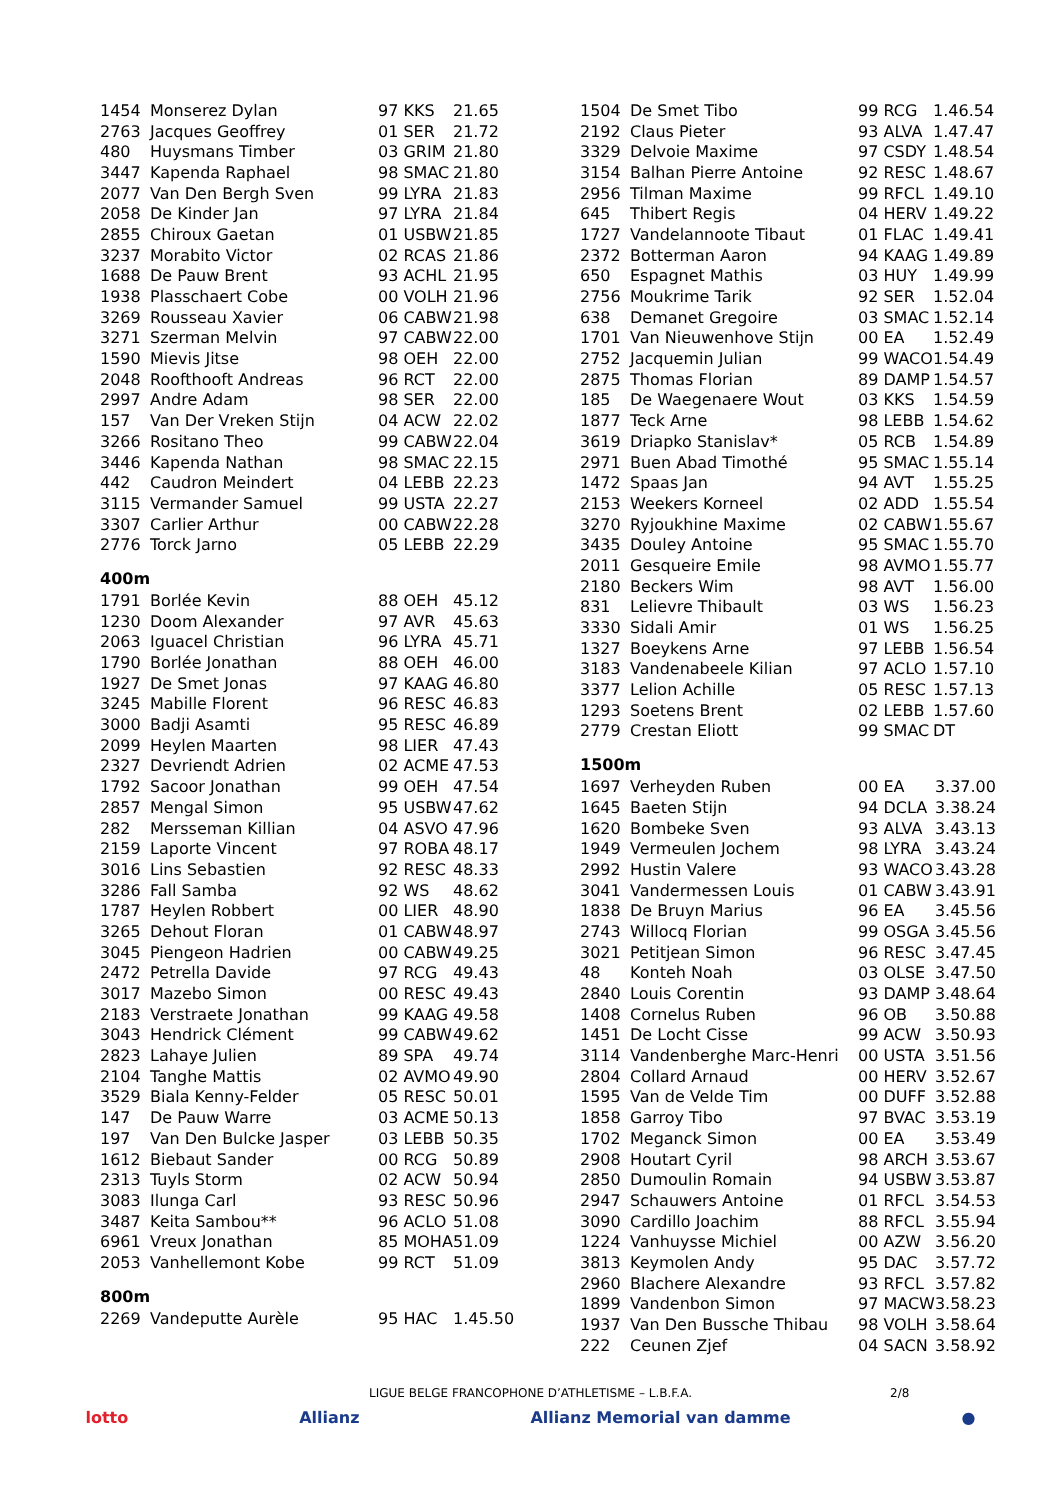| 1454 | Monserez Dylan | 97 KKS | 21.65 |
| 2763 | Jacques Geoffrey | 01 SER | 21.72 |
| 480 | Huysmans Timber | 03 GRIM | 21.80 |
| 3447 | Kapenda Raphael | 98 SMAC | 21.80 |
| 2077 | Van Den Bergh Sven | 99 LYRA | 21.83 |
| 2058 | De Kinder Jan | 97 LYRA | 21.84 |
| 2855 | Chiroux Gaetan | 01 USBW | 21.85 |
| 3237 | Morabito Victor | 02 RCAS | 21.86 |
| 1688 | De Pauw Brent | 93 ACHL | 21.95 |
| 1938 | Plasschaert Cobe | 00 VOLH | 21.96 |
| 3269 | Rousseau Xavier | 06 CABW | 21.98 |
| 3271 | Szerman Melvin | 97 CABW | 22.00 |
| 1590 | Mievis Jitse | 98 OEH | 22.00 |
| 2048 | Roofthooft Andreas | 96 RCT | 22.00 |
| 2997 | Andre Adam | 98 SER | 22.00 |
| 157 | Van Der Vreken Stijn | 04 ACW | 22.02 |
| 3266 | Rositano Theo | 99 CABW | 22.04 |
| 3446 | Kapenda Nathan | 98 SMAC | 22.15 |
| 442 | Caudron Meindert | 04 LEBB | 22.23 |
| 3115 | Vermander Samuel | 99 USTA | 22.27 |
| 3307 | Carlier Arthur | 00 CABW | 22.28 |
| 2776 | Torck Jarno | 05 LEBB | 22.29 |
400m
| 1791 | Borlée Kevin | 88 OEH | 45.12 |
| 1230 | Doom Alexander | 97 AVR | 45.63 |
| 2063 | Iguacel Christian | 96 LYRA | 45.71 |
| 1790 | Borlée Jonathan | 88 OEH | 46.00 |
| 1927 | De Smet Jonas | 97 KAAG | 46.80 |
| 3245 | Mabille Florent | 96 RESC | 46.83 |
| 3000 | Badji Asamti | 95 RESC | 46.89 |
| 2099 | Heylen Maarten | 98 LIER | 47.43 |
| 2327 | Devriendt Adrien | 02 ACME | 47.53 |
| 1792 | Sacoor Jonathan | 99 OEH | 47.54 |
| 2857 | Mengal Simon | 95 USBW | 47.62 |
| 282 | Mersseman Killian | 04 ASVO | 47.96 |
| 2159 | Laporte Vincent | 97 ROBA | 48.17 |
| 3016 | Lins Sebastien | 92 RESC | 48.33 |
| 3286 | Fall Samba | 92 WS | 48.62 |
| 1787 | Heylen Robbert | 00 LIER | 48.90 |
| 3265 | Dehout Floran | 01 CABW | 48.97 |
| 3045 | Piengeon Hadrien | 00 CABW | 49.25 |
| 2472 | Petrella Davide | 97 RCG | 49.43 |
| 3017 | Mazebo Simon | 00 RESC | 49.43 |
| 2183 | Verstraete Jonathan | 99 KAAG | 49.58 |
| 3043 | Hendrick Clément | 99 CABW | 49.62 |
| 2823 | Lahaye Julien | 89 SPA | 49.74 |
| 2104 | Tanghe Mattis | 02 AVMO | 49.90 |
| 3529 | Biala Kenny-Felder | 05 RESC | 50.01 |
| 147 | De Pauw Warre | 03 ACME | 50.13 |
| 197 | Van Den Bulcke Jasper | 03 LEBB | 50.35 |
| 1612 | Biebaut Sander | 00 RCG | 50.89 |
| 2313 | Tuyls Storm | 02 ACW | 50.94 |
| 3083 | Ilunga Carl | 93 RESC | 50.96 |
| 3487 | Keita Sambou** | 96 ACLO | 51.08 |
| 6961 | Vreux Jonathan | 85 MOHA | 51.09 |
| 2053 | Vanhellemont Kobe | 99 RCT | 51.09 |
800m
| 2269 | Vandeputte Aurèle | 95 HAC | 1.45.50 |
| 1504 | De Smet Tibo | 99 RCG | 1.46.54 |
| 2192 | Claus Pieter | 93 ALVA | 1.47.47 |
| 3329 | Delvoie Maxime | 97 CSDY | 1.48.54 |
| 3154 | Balhan Pierre Antoine | 92 RESC | 1.48.67 |
| 2956 | Tilman Maxime | 99 RFCL | 1.49.10 |
| 645 | Thibert Regis | 04 HERV | 1.49.22 |
| 1727 | Vandelannoote Tibaut | 01 FLAC | 1.49.41 |
| 2372 | Botterman Aaron | 94 KAAG | 1.49.89 |
| 650 | Espagnet Mathis | 03 HUY | 1.49.99 |
| 2756 | Moukrime Tarik | 92 SER | 1.52.04 |
| 638 | Demanet Gregoire | 03 SMAC | 1.52.14 |
| 1701 | Van Nieuwenhove Stijn | 00 EA | 1.52.49 |
| 2752 | Jacquemin Julian | 99 WACO | 1.54.49 |
| 2875 | Thomas Florian | 89 DAMP | 1.54.57 |
| 185 | De Waegenaere Wout | 03 KKS | 1.54.59 |
| 1877 | Teck Arne | 98 LEBB | 1.54.62 |
| 3619 | Driapko Stanislav* | 05 RCB | 1.54.89 |
| 2971 | Buen Abad Timothé | 95 SMAC | 1.55.14 |
| 1472 | Spaas Jan | 94 AVT | 1.55.25 |
| 2153 | Weekers Korneel | 02 ADD | 1.55.54 |
| 3270 | Ryjoukhine Maxime | 02 CABW | 1.55.67 |
| 3435 | Douley Antoine | 95 SMAC | 1.55.70 |
| 2011 | Gesqueire Emile | 98 AVMO | 1.55.77 |
| 2180 | Beckers Wim | 98 AVT | 1.56.00 |
| 831 | Lelievre Thibault | 03 WS | 1.56.23 |
| 3330 | Sidali Amir | 01 WS | 1.56.25 |
| 1327 | Boeykens Arne | 97 LEBB | 1.56.54 |
| 3183 | Vandenabeele Kilian | 97 ACLO | 1.57.10 |
| 3377 | Lelion Achille | 05 RESC | 1.57.13 |
| 1293 | Soetens Brent | 02 LEBB | 1.57.60 |
| 2779 | Crestan Eliott | 99 SMAC | DT |
1500m
| 1697 | Verheyden Ruben | 00 EA | 3.37.00 |
| 1645 | Baeten Stijn | 94 DCLA | 3.38.24 |
| 1620 | Bombeke Sven | 93 ALVA | 3.43.13 |
| 1949 | Vermeulen Jochem | 98 LYRA | 3.43.24 |
| 2992 | Hustin Valere | 93 WACO | 3.43.28 |
| 3041 | Vandermessen Louis | 01 CABW | 3.43.91 |
| 1838 | De Bruyn Marius | 96 EA | 3.45.56 |
| 2743 | Willocq Florian | 99 OSGA | 3.45.56 |
| 3021 | Petitjean Simon | 96 RESC | 3.47.45 |
| 48 | Konteh Noah | 03 OLSE | 3.47.50 |
| 2840 | Louis Corentin | 93 DAMP | 3.48.64 |
| 1408 | Cornelus Ruben | 96 OB | 3.50.88 |
| 1451 | De Locht Cisse | 99 ACW | 3.50.93 |
| 3114 | Vandenberghe Marc-Henri | 00 USTA | 3.51.56 |
| 2804 | Collard Arnaud | 00 HERV | 3.52.67 |
| 1595 | Van de Velde Tim | 00 DUFF | 3.52.88 |
| 1858 | Garroy Tibo | 97 BVAC | 3.53.19 |
| 1702 | Meganck Simon | 00 EA | 3.53.49 |
| 2908 | Houtart Cyril | 98 ARCH | 3.53.67 |
| 2850 | Dumoulin Romain | 94 USBW | 3.53.87 |
| 2947 | Schauwers Antoine | 01 RFCL | 3.54.53 |
| 3090 | Cardillo Joachim | 88 RFCL | 3.55.94 |
| 1224 | Vanhuysse Michiel | 00 AZW | 3.56.20 |
| 3813 | Keymolen Andy | 95 DAC | 3.57.72 |
| 2960 | Blachere Alexandre | 93 RFCL | 3.57.82 |
| 1899 | Vandenbon Simon | 97 MACW | 3.58.23 |
| 1937 | Van Den Bussche Thibau | 98 VOLH | 3.58.64 |
| 222 | Ceunen Zjef | 04 SACN | 3.58.92 |
LIGUE BELGE FRANCOPHONE D’ATHLETISME – L.B.F.A. 2/8
lotto Allianz Allianz Memorial van damme ●